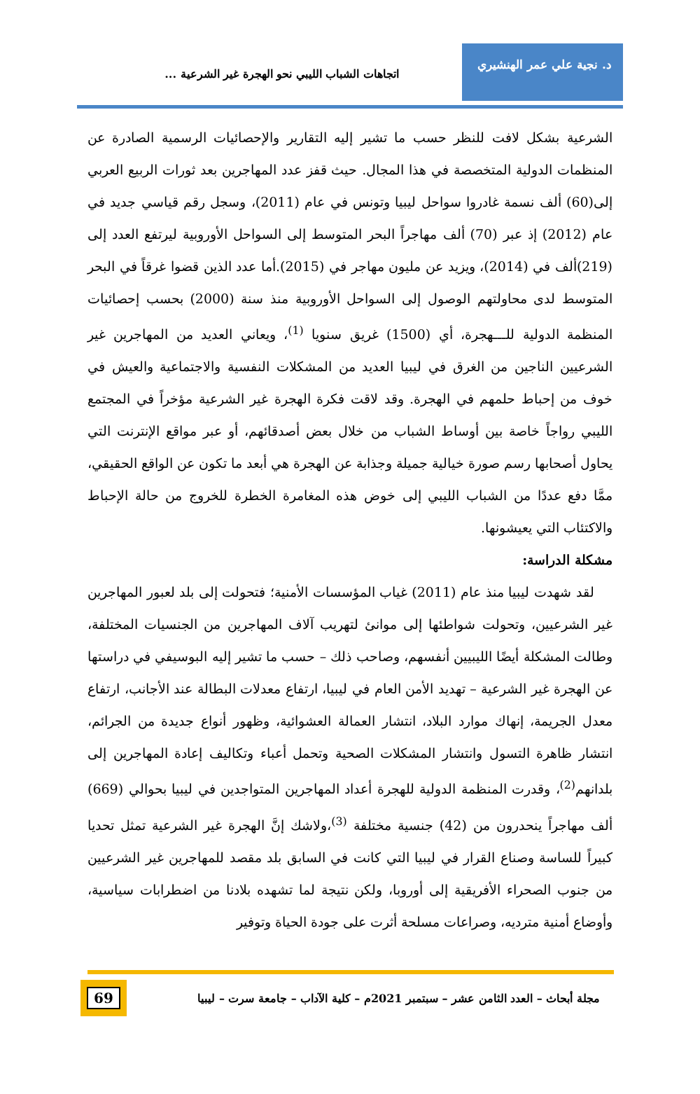د. نجية علي عمر الهنشيري
اتجاهات الشباب الليبي نحو الهجرة غير الشرعية ...
الشرعية بشكل لافت للنظر حسب ما تشير إليه التقارير والإحصائيات الرسمية الصادرة عن المنظمات الدولية المتخصصة في هذا المجال. حيث قفز عدد المهاجرين بعد ثورات الربيع العربي إلى(60) ألف نسمة غادروا سواحل ليبيا وتونس في عام (2011)، وسجل رقم قياسي جديد في عام (2012) إذ عبر (70) ألف مهاجراً البحر المتوسط إلى السواحل الأوروبية ليرتفع العدد إلى (219)ألف في (2014)، ويزيد عن مليون مهاجر في (2015).أما عدد الذين قضوا غرقاً في البحر المتوسط لدى محاولتهم الوصول إلى السواحل الأوروبية منذ سنة (2000) بحسب إحصائيات المنظمة الدولية للـــهجرة، أي (1500) غريق سنويا <sup>(1)</sup>، ويعاني العديد من المهاجرين غير الشرعيين الناجين من الغرق في ليبيا العديد من المشكلات النفسية والاجتماعية والعيش في خوف من إحباط حلمهم في الهجرة. وقد لاقت فكرة الهجرة غير الشرعية مؤخراً في المجتمع الليبي رواجاً خاصة بين أوساط الشباب من خلال بعض أصدقائهم، أو عبر مواقع الإنترنت التي يحاول أصحابها رسم صورة خيالية جميلة وجذابة عن الهجرة هي أبعد ما تكون عن الواقع الحقيقي، ممَّا دفع عددًا من الشباب الليبي إلى خوض هذه المغامرة الخطرة للخروج من حالة الإحباط والاكتئاب التي يعيشونها.
مشكلة الدراسة:
لقد شهدت ليبيا منذ عام (2011) غياب المؤسسات الأمنية؛ فتحولت إلى بلد لعبور المهاجرين غير الشرعيين، وتحولت شواطئها إلى موانئ لتهريب آلاف المهاجرين من الجنسيات المختلفة، وطالت المشكلة أيضًا الليبيين أنفسهم، وصاحب ذلك – حسب ما تشير إليه البوسيفي في دراستها عن الهجرة غير الشرعية – تهديد الأمن العام في ليبيا، ارتفاع معدلات البطالة عند الأجانب، ارتفاع معدل الجريمة، إنهاك موارد البلاد، انتشار العمالة العشوائية، وظهور أنواع جديدة من الجرائم، انتشار ظاهرة التسول وانتشار المشكلات الصحية وتحمل أعباء وتكاليف إعادة المهاجرين إلى بلدانهم<sup>(2)</sup>، وقدرت المنظمة الدولية للهجرة أعداد المهاجرين المتواجدين في ليبيا بحوالي (669) ألف مهاجراً ينحدرون من (42) جنسية مختلفة <sup>(3)</sup>،ولاشك إنَّ الهجرة غير الشرعية تمثل تحديا كبيراً للساسة وصناع القرار في ليبيا التي كانت في السابق بلد مقصد للمهاجرين غير الشرعيين من جنوب الصحراء الأفريقية إلى أوروبا، ولكن نتيجة لما تشهده بلادنا من اضطرابات سياسية، وأوضاع أمنية مترديه، وصراعات مسلحة أثرت على جودة الحياة وتوفير
مجلة أبحاث – العدد الثامن عشر – سبتمبر 2021م – كلية الآداب – جامعة سرت – ليبيا
69